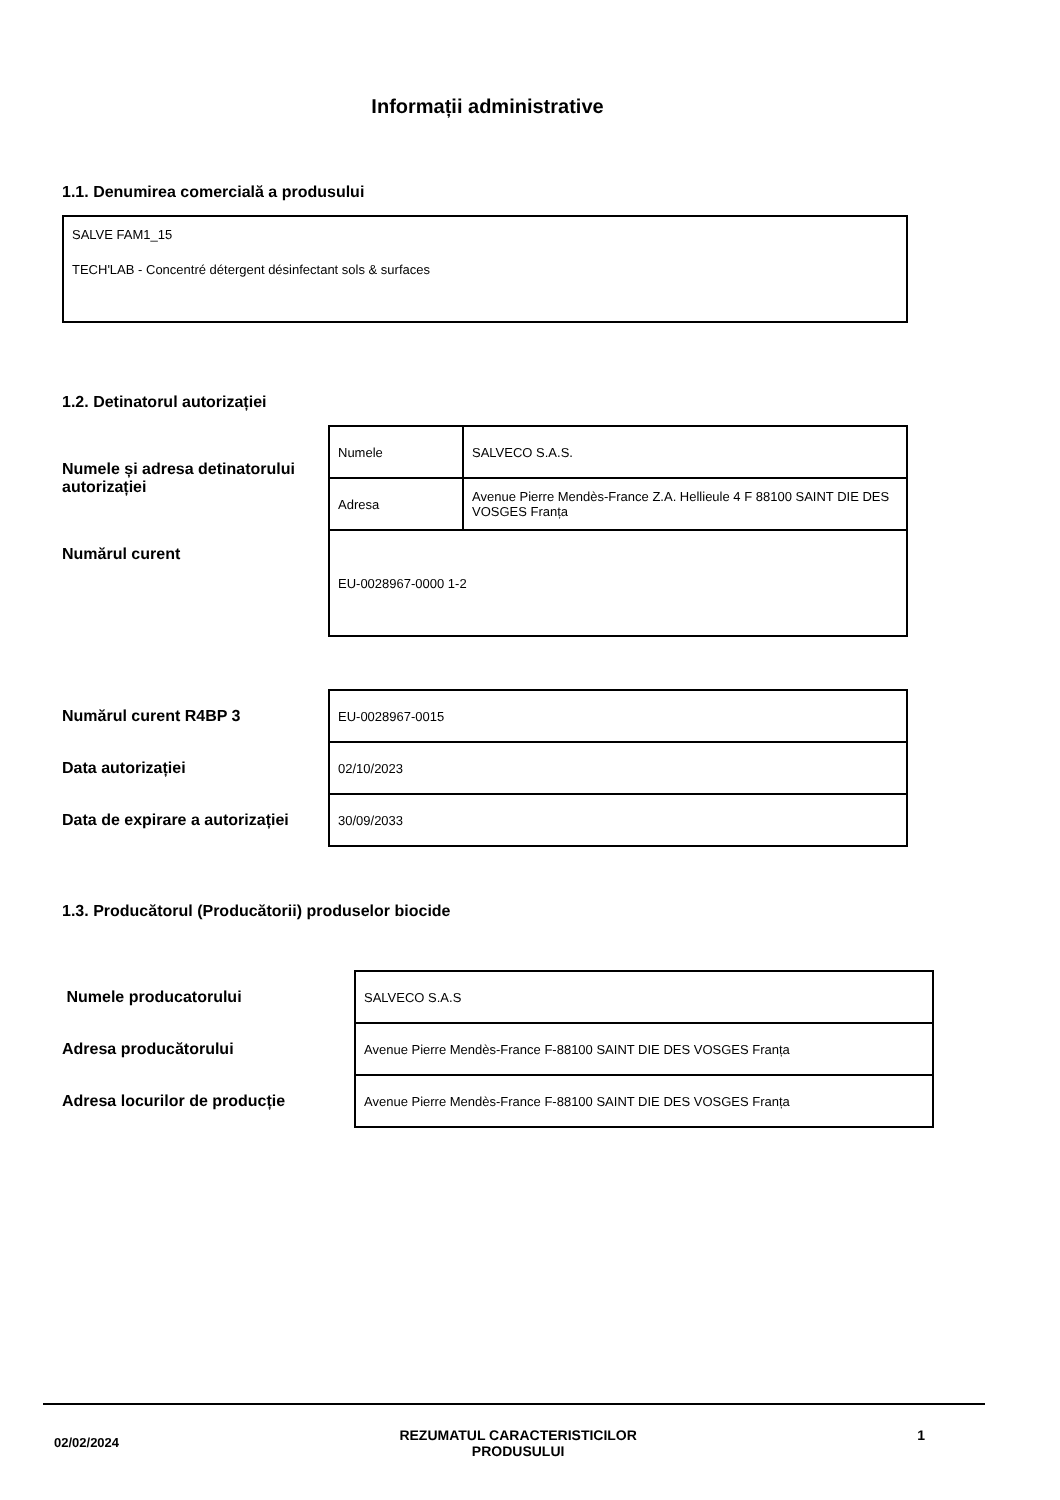Informații administrative
1.1. Denumirea comercială a produsului
SALVE FAM1_15
TECH'LAB - Concentré détergent désinfectant sols & surfaces
1.2. Detinatorul autorizației
| Numele și adresa detinatorului autorizației | Numele | SALVECO S.A.S. |
| | Adresa | Avenue Pierre Mendès-France Z.A. Hellieule 4 F 88100 SAINT DIE DES VOSGES Franța |
| Numărul curent | EU-0028967-0000 1-2 | |
| Numărul curent R4BP 3 | EU-0028967-0015 |
| Data autorizației | 02/10/2023 |
| Data de expirare a autorizației | 30/09/2033 |
1.3. Producătorul (Producătorii) produselor biocide
| Numele producatorului | SALVECO S.A.S |
| Adresa producătorului | Avenue Pierre Mendès-France F-88100 SAINT DIE DES VOSGES Franța |
| Adresa locurilor de producție | Avenue Pierre Mendès-France F-88100 SAINT DIE DES VOSGES Franța |
02/02/2024 REZUMATUL CARACTERISTICILOR
PRODUSULUI 1